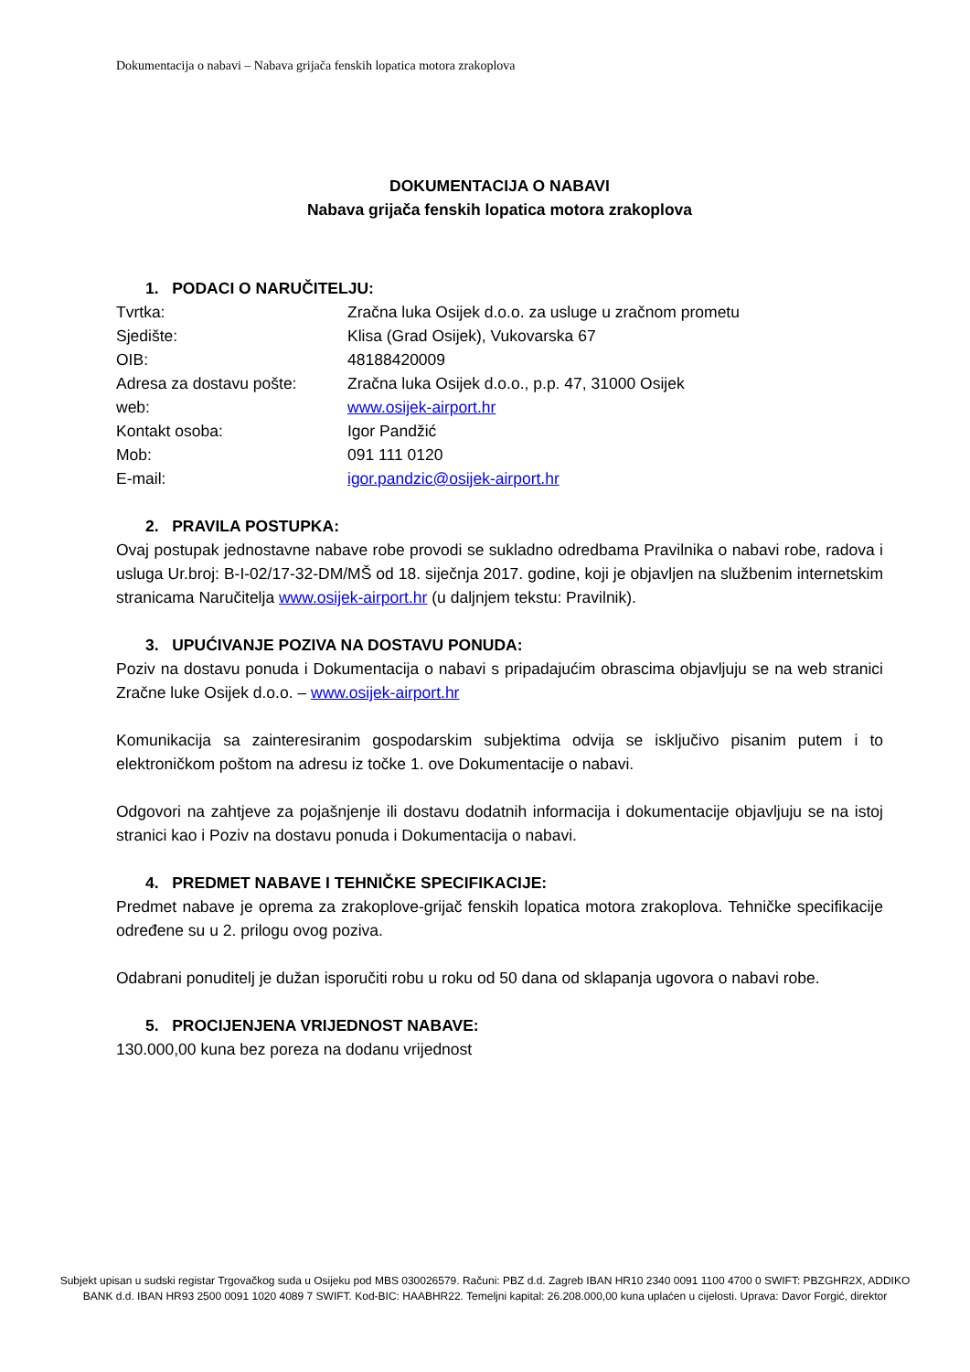Dokumentacija o nabavi – Nabava grijača fenskih lopatica motora zrakoplova
DOKUMENTACIJA O NABAVI
Nabava grijača fenskih lopatica motora zrakoplova
1. PODACI O NARUČITELJU:
| Tvrtka: | Zračna luka Osijek d.o.o. za usluge u zračnom prometu |
| Sjedište: | Klisa (Grad Osijek), Vukovarska 67 |
| OIB: | 48188420009 |
| Adresa za dostavu pošte: | Zračna luka Osijek d.o.o., p.p. 47, 31000 Osijek |
| web: | www.osijek-airport.hr |
| Kontakt osoba: | Igor Pandžić |
| Mob: | 091 111 0120 |
| E-mail: | igor.pandzic@osijek-airport.hr |
2. PRAVILA POSTUPKA:
Ovaj postupak jednostavne nabave robe provodi se sukladno odredbama Pravilnika o nabavi robe, radova i usluga Ur.broj: B-I-02/17-32-DM/MŠ od 18. siječnja 2017. godine, koji je objavljen na službenim internetskim stranicama Naručitelja www.osijek-airport.hr (u daljnjem tekstu: Pravilnik).
3. UPUĆIVANJE POZIVA NA DOSTAVU PONUDA:
Poziv na dostavu ponuda i Dokumentacija o nabavi s pripadajućim obrascima objavljuju se na web stranici Zračne luke Osijek d.o.o. – www.osijek-airport.hr
Komunikacija sa zainteresiranim gospodarskim subjektima odvija se isključivo pisanim putem i to elektroničkom poštom na adresu iz točke 1. ove Dokumentacije o nabavi.
Odgovori na zahtjeve za pojašnjenje ili dostavu dodatnih informacija i dokumentacije objavljuju se na istoj stranici kao i Poziv na dostavu ponuda i Dokumentacija o nabavi.
4. PREDMET NABAVE I TEHNIČKE SPECIFIKACIJE:
Predmet nabave je oprema za zrakoplove-grijač fenskih lopatica motora zrakoplova. Tehničke specifikacije određene su u 2. prilogu ovog poziva.
Odabrani ponuditelj je dužan isporučiti robu u roku od 50 dana od sklapanja ugovora o nabavi robe.
5. PROCIJENJENA VRIJEDNOST NABAVE:
130.000,00 kuna bez poreza na dodanu vrijednost
Subjekt upisan u sudski registar Trgovačkog suda u Osijeku pod MBS 030026579. Računi: PBZ d.d. Zagreb IBAN HR10 2340 0091 1100 4700 0 SWIFT: PBZGHR2X, ADDIKO BANK d.d. IBAN HR93 2500 0091 1020 4089 7 SWIFT. Kod-BIC: HAABHR22. Temeljni kapital: 26.208.000,00 kuna uplaćen u cijelosti. Uprava: Davor Forgić, direktor